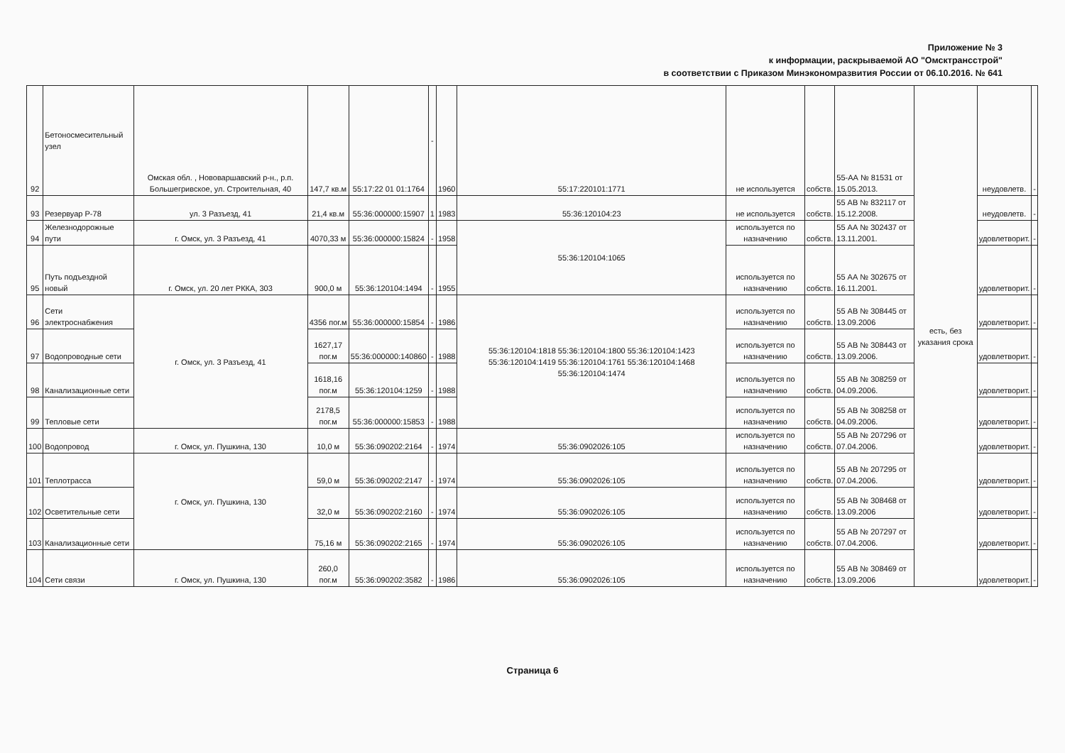Приложение № 3
к информации, раскрываемой АО "Омсктрансстрой"
в соответствии с Приказом Минэкономразвития России от 06.10.2016. № 641
| 92 | Бетоносмесительный узел | Омская обл. , Нововаршавский р-н., р.п. Большегривское, ул. Строительная, 40 | 147,7 кв.м | 55:17:22 01 01:1764 | - | 1960 | 55:17:220101:1771 | не используется | собств. | 55-АА № 81531 от 15.05.2013. | есть, без указания срока | неудовлетв. | - |
| 93 | Резервуар Р-78 | ул. 3 Разъезд, 41 | 21,4 кв.м | 55:36:000000:15907 | 1 | 1983 | 55:36:120104:23 | не используется | собств. | 55 АВ № 832117 от 15.12.2008. | | неудовлетв. | - |
| 94 | Железнодорожные пути | г. Омск, ул. 3 Разъезд, 41 | 4070,33 м | 55:36:000000:15824 | - | 1958 | 55:36:120104:1065 | используется по назначению | собств. | 55 АА № 302437 от 13.11.2001. | | удовлетворит. | - |
| 95 | Путь подъездной новый | г. Омск, ул. 20 лет РККА, 303 | 900,0 м | 55:36:120104:1494 | - | 1955 | | используется по назначению | собств. | 55 АА № 302675 от 16.11.2001. | | удовлетворит. | - |
| 96 | Сети электроснабжения | г. Омск, ул. 3 Разъезд, 41 | 4356 пог.м | 55:36:000000:15854 | - | 1986 | 55:36:120104:1818 55:36:120104:1800 55:36:120104:1423 55:36:120104:1419 55:36:120104:1761 55:36:120104:1468 55:36:120104:1474 | используется по назначению | собств. | 55 АВ № 308445 от 13.09.2006 | | удовлетворит. | - |
| 97 | Водопроводные сети | | 1627,17 пог.м | 55:36:000000:140860 | - | 1988 | | используется по назначению | собств. | 55 АВ № 308443 от 13.09.2006. | | удовлетворит. | - |
| 98 | Канализационные сети | | 1618,16 пог.м | 55:36:120104:1259 | - | 1988 | | используется по назначению | собств. | 55 АВ № 308259 от 04.09.2006. | | удовлетворит. | - |
| 99 | Тепловые сети | | 2178,5 пог.м | 55:36:000000:15853 | - | 1988 | | используется по назначению | собств. | 55 АВ № 308258 от 04.09.2006. | | удовлетворит. | - |
| 100 | Водопровод | г. Омск, ул. Пушкина, 130 | 10,0 м | 55:36:090202:2164 | - | 1974 | 55:36:0902026:105 | используется по назначению | собств. | 55 АВ № 207296 от 07.04.2006. | | удовлетворит. | - |
| 101 | Теплотрасса | г. Омск, ул. Пушкина, 130 | 59,0 м | 55:36:090202:2147 | - | 1974 | 55:36:0902026:105 | используется по назначению | собств. | 55 АВ № 207295 от 07.04.2006. | | удовлетворит. | - |
| 102 | Осветительные сети | | 32,0 м | 55:36:090202:2160 | - | 1974 | 55:36:0902026:105 | используется по назначению | собств. | 55 АВ № 308468 от 13.09.2006 | | удовлетворит. | - |
| 103 | Канализационные сети | | 75,16 м | 55:36:090202:2165 | - | 1974 | 55:36:0902026:105 | используется по назначению | собств. | 55 АВ № 207297 от 07.04.2006. | | удовлетворит. | - |
| 104 | Сети связи | г. Омск, ул. Пушкина, 130 | 260,0 пог.м | 55:36:090202:3582 | - | 1986 | 55:36:0902026:105 | используется по назначению | собств. | 55 АВ № 308469 от 13.09.2006 | | удовлетворит. | - |
Страница 6